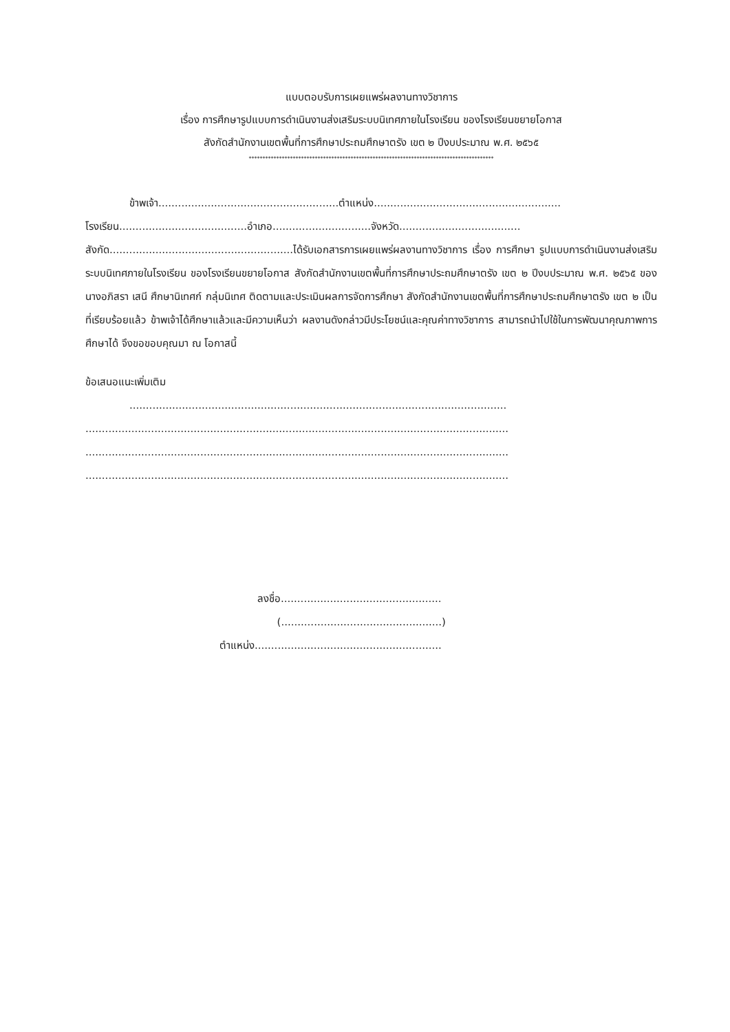แบบตอบรับการเผยแพร่ผลงานทางวิชาการ
เรื่อง การศึกษารูปแบบการดำเนินงานส่งเสริมระบบนิเทศภายในโรงเรียน ของโรงเรียนขยายโอกาส
สังกัดสำนักงานเขตพื้นที่การศึกษาประถมศึกษาตรัง เขต ๒ ปีงบประมาณ พ.ศ. ๒๕๖๕
*****************************************************************************************
ข้าพเจ้า.......................................................ตำแหน่ง.........................................................
โรงเรียน.......................................อำเภอ..............................จังหวัด.....................................
สังกัด........................................................ได้รับเอกสารการเผยแพร่ผลงานทางวิชาการ เรื่อง การศึกษา รูปแบบการดำเนินงานส่งเสริมระบบนิเทศภายในโรงเรียน ของโรงเรียนขยายโอกาส สังกัดสำนักงานเขตพื้นที่การศึกษาประถมศึกษาตรัง เขต ๒ ปีงบประมาณ พ.ศ. ๒๕๖๕ ของ นางอภิสรา เสนี ศึกษานิเทศก์ กลุ่มนิเทศ ติดตามและประเมินผลการจัดการศึกษา สังกัดสำนักงานเขตพื้นที่การศึกษาประถมศึกษาตรัง เขต ๒ เป็นที่เรียบร้อยแล้ว ข้าพเจ้าได้ศึกษาแล้วและมีความเห็นว่า ผลงานดังกล่าวมีประโยชน์และคุณค่าทางวิชาการ สามารถนำไปใช้ในการพัฒนาคุณภาพการศึกษาได้ จึงขอขอบคุณมา ณ โอกาสนี้
ข้อเสนอแนะเพิ่มเติม
...................................................................................................................
.................................................................................................................................
.................................................................................................................................
.................................................................................................................................
ลงชื่อ.................................................
(.................................................)
ตำแหน่ง.........................................................